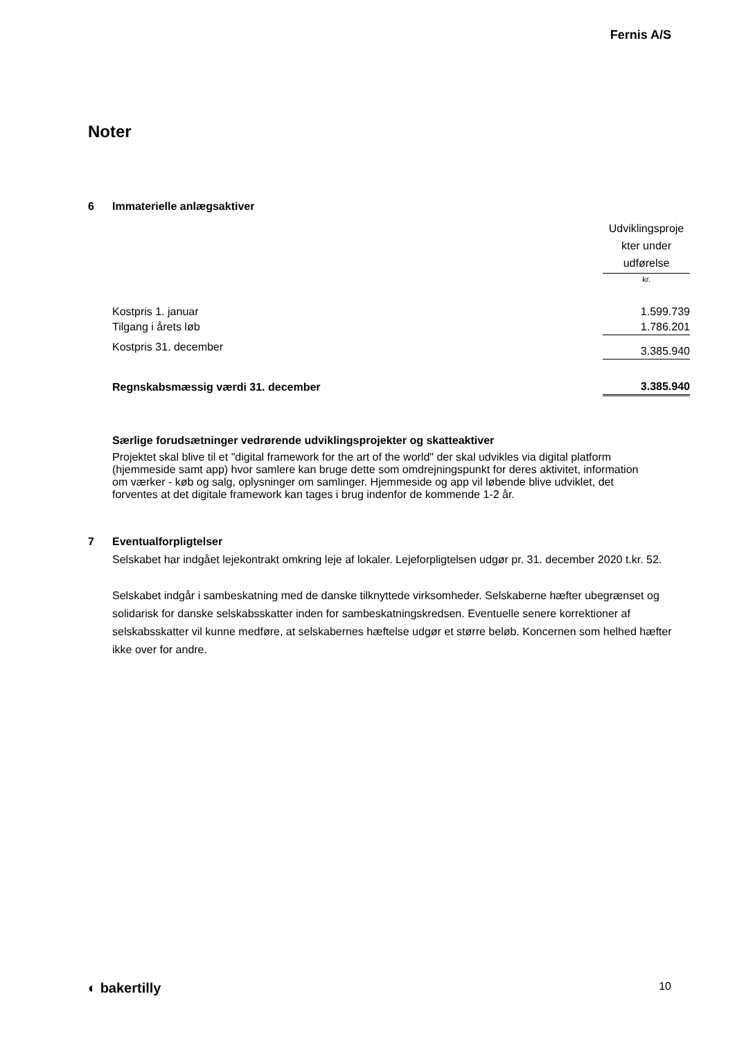Fernis A/S
Noter
6 Immaterielle anlægsaktiver
| | Udviklingsproje kter under udførelse |
| | kr. |
| Kostpris 1. januar | 1.599.739 |
| Tilgang i årets løb | 1.786.201 |
| Kostpris 31. december | 3.385.940 |
| Regnskabsmæssig værdi 31. december | 3.385.940 |
Særlige forudsætninger vedrørende udviklingsprojekter og skatteaktiver
Projektet skal blive til et "digital framework for the art of the world" der skal udvikles via digital platform (hjemmeside samt app) hvor samlere kan bruge dette som omdrejningspunkt for deres aktivitet, information om værker - køb og salg, oplysninger om samlinger. Hjemmeside og app vil løbende blive udviklet, det forventes at det digitale framework kan tages i brug indenfor de kommende 1-2 år.
7 Eventualforpligtelser
Selskabet har indgået lejekontrakt omkring leje af lokaler. Lejeforpligtelsen udgør pr. 31. december 2020 t.kr. 52.
Selskabet indgår i sambeskatning med de danske tilknyttede virksomheder. Selskaberne hæfter ubegrænset og solidarisk for danske selskabsskatter inden for sambeskatningskredsen. Eventuelle senere korrektioner af selskabsskatter vil kunne medføre, at selskabernes hæftelse udgør et større beløb. Koncernen som helhed hæfter ikke over for andre.
◐ bakertilly 10